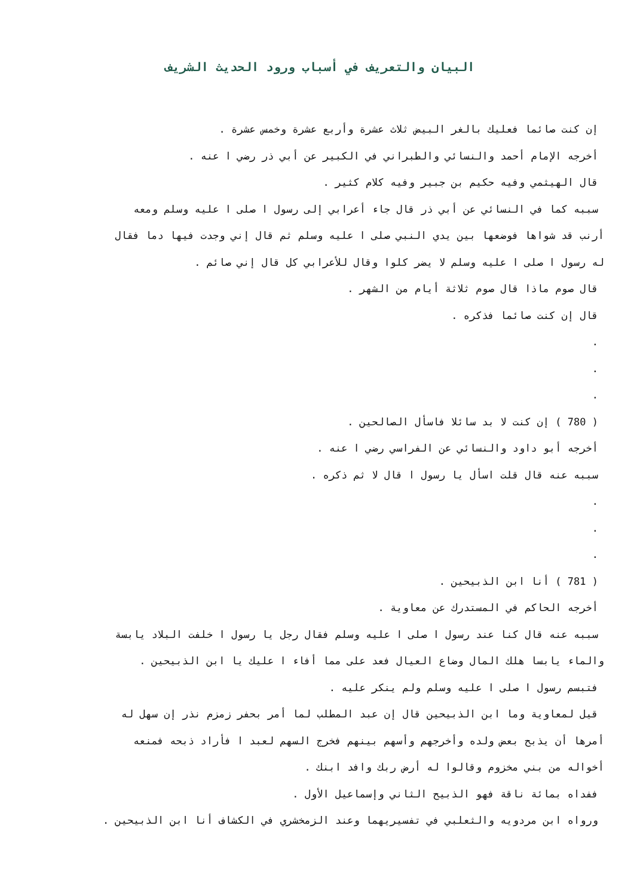البيان والتعريف في أسباب ورود الحديث الشريف
إن كنت صائما فعليك بالغر البيض ثلاث عشرة وأربع عشرة وخمس عشرة .
أخرجه الإمام أحمد والنسائي والطبراني في الكبير عن أبي ذر رضي ا عنه .
قال الهيثمي وفيه حكيم بن جبير وفيه كلام كثير .
سببه كما في النسائي عن أبي ذر قال جاء أعرابي إلى رسول ا صلى ا عليه وسلم ومعه
أرنب قد شواها فوضعها بين يدي النبي صلى ا عليه وسلم ثم قال إني وجدت فيها دما فقال
له رسول ا صلى ا عليه وسلم لا يضر كلوا وقال للأعرابي كل قال إني صائم .
قال صوم ماذا قال صوم ثلاثة أيام من الشهر .
قال إن كنت صائما فذكره .
.
.
.
( 780 ) إن كنت لا بد سائلا فاسأل الصالحين .
أخرجه أبو داود والنسائي عن الفراسي رضي ا عنه .
سببه عنه قال قلت اسأل يا رسول ا قال لا ثم ذكره .
.
.
.
( 781 ) أنا ابن الذبيحين .
أخرجه الحاكم في المستدرك عن معاوية .
سببه عنه قال كنا عند رسول ا صلى ا عليه وسلم فقال رجل يا رسول ا خلفت البلاد يابسة
والماء يابسا هلك المال وضاع العيال فعد على مما أفاء ا عليك يا ابن الذبيحين .
فتبسم رسول ا صلى ا عليه وسلم ولم ينكر عليه .
قيل لمعاوية وما ابن الذبيحين قال إن عبد المطلب لما أمر بحفر زمزم نذر إن سهل له
أمرها أن يذبح بعض ولده وأخرجهم وأسهم بينهم فخرج السهم لعبد ا فأراد ذبحه فمنعه
أخواله من بني مخزوم وقالوا له أرض ربك وافد ابنك .
ففداه بمائة ناقة فهو الذبيح الثاني وإسماعيل الأول .
ورواه ابن مردويه والثعلبي في تفسيريهما وعند الزمخشري في الكشاف أنا ابن الذبيحين .